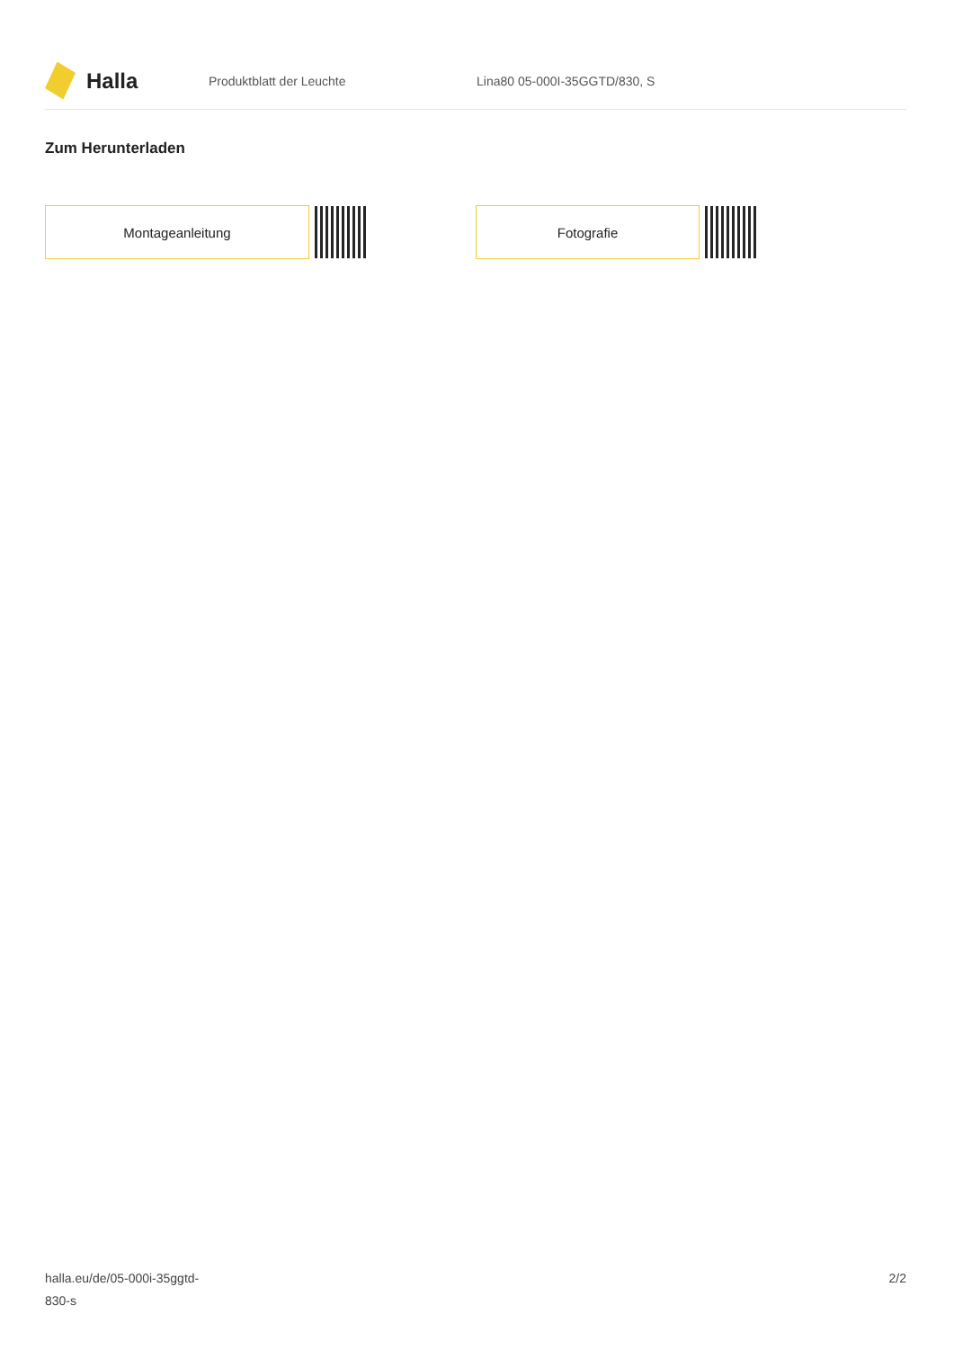Halla
Produktblatt der Leuchte Lina80 05-000I-35GGTD/830, S
Zum Herunterladen
Montageanleitung Fotografie
halla.eu/de/05-000i-35ggtd-
830-s
2/2